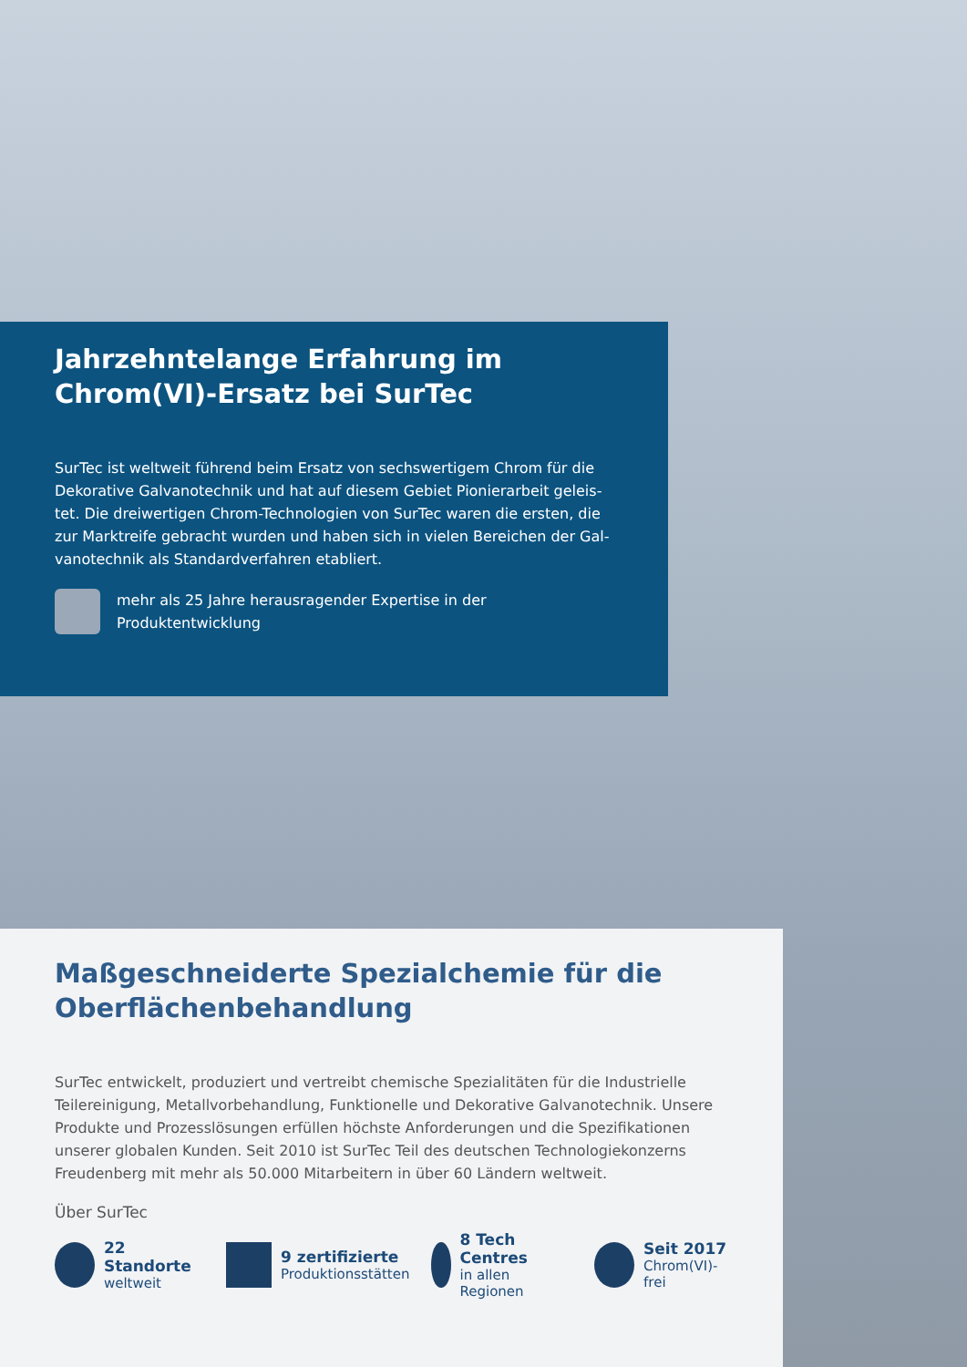Jahrzehntelange Erfahrung im
Chrom(VI)-Ersatz bei SurTec
SurTec ist weltweit führend beim Ersatz von sechswertigem Chrom für die Dekorative Galvanotechnik und hat auf diesem Gebiet Pionierarbeit geleis­tet. Die dreiwertigen Chrom-Technologien von SurTec waren die ersten, die zur Marktreife gebracht wurden und haben sich in vielen Bereichen der Gal­vanotechnik als Standardverfahren etabliert.
mehr als 25 Jahre herausragender Expertise in der
Produktentwicklung
Maßgeschneiderte Spezialchemie für die
Oberflächenbehandlung
SurTec entwickelt, produziert und vertreibt chemische Spezialitäten für die Industrielle Teilereinigung, Metallvorbehandlung, Funktionelle und Dekorative Galvanotechnik. Unsere Produkte und Prozesslösungen erfüllen höchste An­forderungen und die Spezifikationen unserer globalen Kunden. Seit 2010 ist SurTec Teil des deutschen Technologiekonzerns Freudenberg mit mehr als 50.000 Mitarbeitern in über 60 Ländern weltweit.
Über SurTec
22 Standorte
weltweit
9 zertifizierte
Produktionsstätten
8 Tech Centres
in allen Regionen
Seit 2017
Chrom(VI)-frei